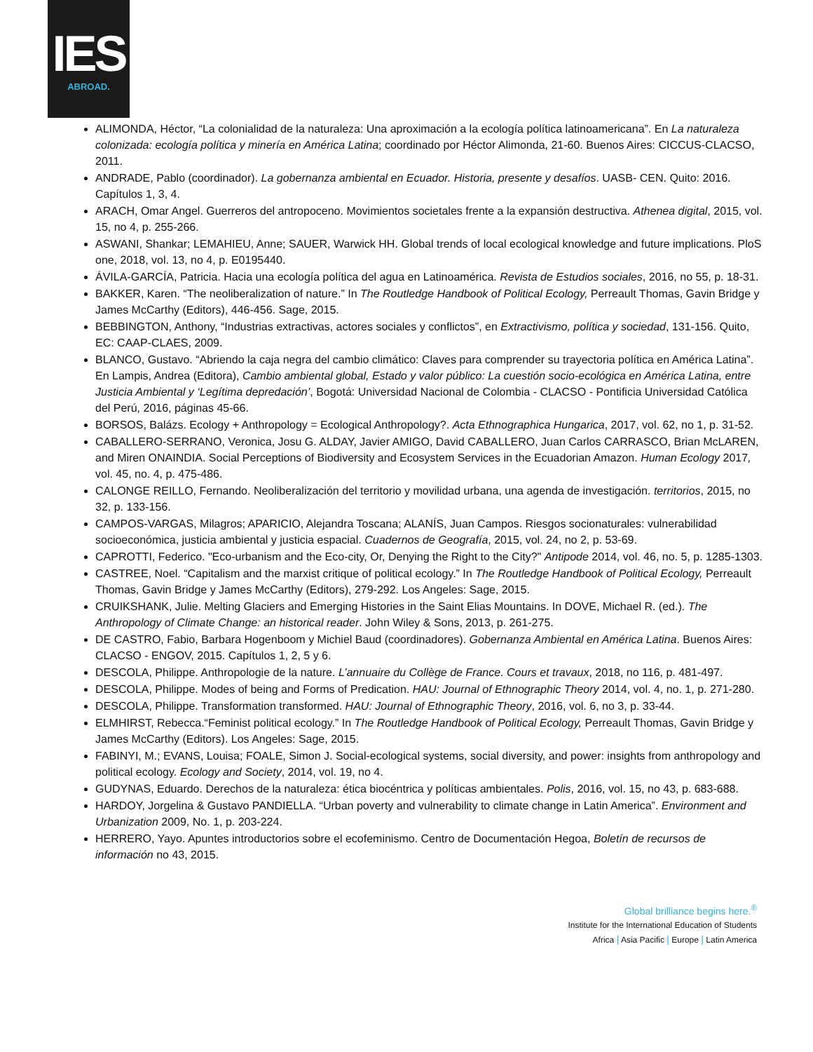IES
ABROAD.
ALIMONDA, Héctor, “La colonialidad de la naturaleza: Una aproximación a la ecología política latinoamericana”. En La naturaleza colonizada: ecología política y minería en América Latina; coordinado por Héctor Alimonda, 21-60. Buenos Aires: CICCUS-CLACSO, 2011.
ANDRADE, Pablo (coordinador). La gobernanza ambiental en Ecuador. Historia, presente y desafíos. UASB- CEN. Quito: 2016. Capítulos 1, 3, 4.
ARACH, Omar Angel. Guerreros del antropoceno. Movimientos societales frente a la expansión destructiva. Athenea digital, 2015, vol. 15, no 4, p. 255-266.
ASWANI, Shankar; LEMAHIEU, Anne; SAUER, Warwick HH. Global trends of local ecological knowledge and future implications. PloS one, 2018, vol. 13, no 4, p. E0195440.
ÁVILA-GARCÍA, Patricia. Hacia una ecología política del agua en Latinoamérica. Revista de Estudios sociales, 2016, no 55, p. 18-31.
BAKKER, Karen. “The neoliberalization of nature.” In The Routledge Handbook of Political Ecology, Perreault Thomas, Gavin Bridge y James McCarthy (Editors), 446-456. Sage, 2015.
BEBBINGTON, Anthony, “Industrias extractivas, actores sociales y conflictos”, en Extractivismo, política y sociedad, 131-156. Quito, EC: CAAP-CLAES, 2009.
BLANCO, Gustavo. “Abriendo la caja negra del cambio climático: Claves para comprender su trayectoria política en América Latina”. En Lampis, Andrea (Editora), Cambio ambiental global, Estado y valor público: La cuestión socio-ecológica en América Latina, entre Justicia Ambiental y ‘Legítima depredación’, Bogotá: Universidad Nacional de Colombia - CLACSO - Pontificia Universidad Católica del Perú, 2016, páginas 45-66.
BORSOS, Balázs. Ecology + Anthropology = Ecological Anthropology?. Acta Ethnographica Hungarica, 2017, vol. 62, no 1, p. 31-52.
CABALLERO-SERRANO, Veronica, Josu G. ALDAY, Javier AMIGO, David CABALLERO, Juan Carlos CARRASCO, Brian McLAREN, and Miren ONAINDIA. Social Perceptions of Biodiversity and Ecosystem Services in the Ecuadorian Amazon. Human Ecology 2017, vol. 45, no. 4, p. 475-486.
CALONGE REILLO, Fernando. Neoliberalización del territorio y movilidad urbana, una agenda de investigación. territorios, 2015, no 32, p. 133-156.
CAMPOS-VARGAS, Milagros; APARICIO, Alejandra Toscana; ALANÍS, Juan Campos. Riesgos socionaturales: vulnerabilidad socioeconómica, justicia ambiental y justicia espacial. Cuadernos de Geografía, 2015, vol. 24, no 2, p. 53-69.
CAPROTTI, Federico. "Eco-urbanism and the Eco-city, Or, Denying the Right to the City?" Antipode 2014, vol. 46, no. 5, p. 1285-1303.
CASTREE, Noel. “Capitalism and the marxist critique of political ecology.” In The Routledge Handbook of Political Ecology, Perreault Thomas, Gavin Bridge y James McCarthy (Editors), 279-292. Los Angeles: Sage, 2015.
CRUIKSHANK, Julie. Melting Glaciers and Emerging Histories in the Saint Elias Mountains. In DOVE, Michael R. (ed.). The Anthropology of Climate Change: an historical reader. John Wiley & Sons, 2013, p. 261-275.
DE CASTRO, Fabio, Barbara Hogenboom y Michiel Baud (coordinadores). Gobernanza Ambiental en América Latina. Buenos Aires: CLACSO - ENGOV, 2015. Capítulos 1, 2, 5 y 6.
DESCOLA, Philippe. Anthropologie de la nature. L’annuaire du Collège de France. Cours et travaux, 2018, no 116, p. 481-497.
DESCOLA, Philippe. Modes of being and Forms of Predication. HAU: Journal of Ethnographic Theory 2014, vol. 4, no. 1, p. 271-280.
DESCOLA, Philippe. Transformation transformed. HAU: Journal of Ethnographic Theory, 2016, vol. 6, no 3, p. 33-44.
ELMHIRST, Rebecca.“Feminist political ecology.” In The Routledge Handbook of Political Ecology, Perreault Thomas, Gavin Bridge y James McCarthy (Editors). Los Angeles: Sage, 2015.
FABINYI, M.; EVANS, Louisa; FOALE, Simon J. Social-ecological systems, social diversity, and power: insights from anthropology and political ecology. Ecology and Society, 2014, vol. 19, no 4.
GUDYNAS, Eduardo. Derechos de la naturaleza: ética biocéntrica y políticas ambientales. Polis, 2016, vol. 15, no 43, p. 683-688.
HARDOY, Jorgelina & Gustavo PANDIELLA. “Urban poverty and vulnerability to climate change in Latin America”. Environment and Urbanization 2009, No. 1, p. 203-224.
HERRERO, Yayo. Apuntes introductorios sobre el ecofeminismo. Centro de Documentación Hegoa, Boletín de recursos de información no 43, 2015.
Global brilliance begins here.<sup>®</sup>
Institute for the International Education of Students
Africa | Asia Pacific | Europe | Latin America